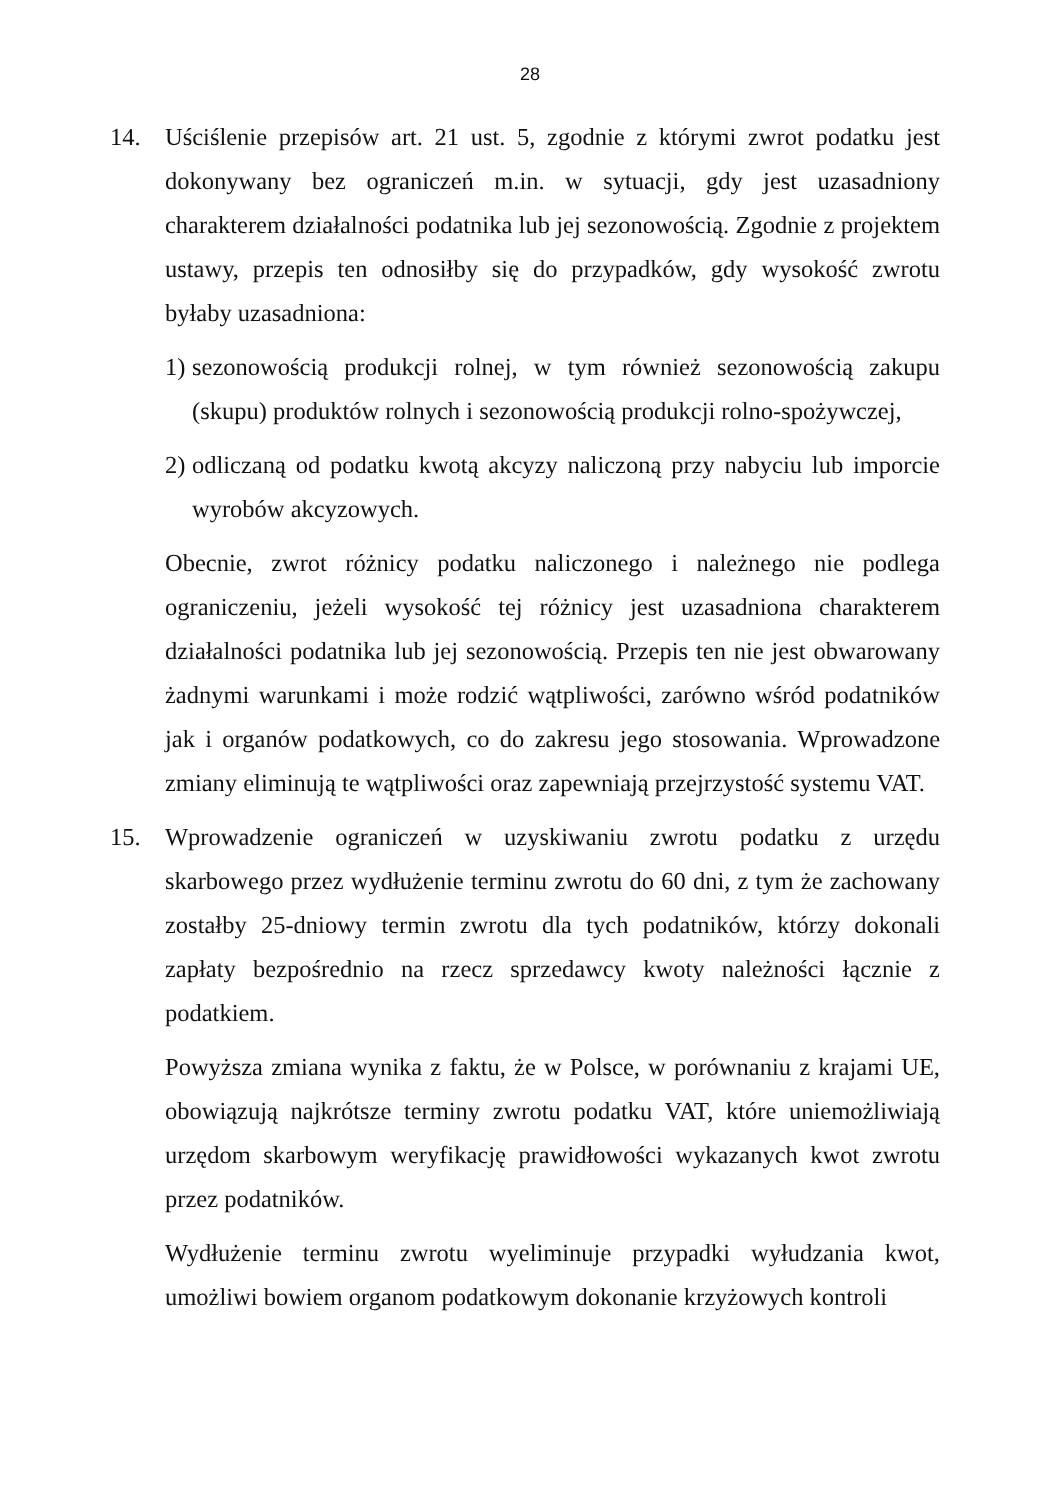28
14. Uściślenie przepisów art. 21 ust. 5, zgodnie z którymi zwrot podatku jest dokonywany bez ograniczeń m.in. w sytuacji, gdy jest uzasadniony charakterem działalności podatnika lub jej sezonowością. Zgodnie z projektem ustawy, przepis ten odnosiłby się do przypadków, gdy wysokość zwrotu byłaby uzasadniona:
1)
sezonowością produkcji rolnej, w tym również sezonowością zakupu (skupu) produktów rolnych i sezonowością produkcji rolno-spożywczej,
2)
odliczaną od podatku kwotą akcyzy naliczoną przy nabyciu lub imporcie wyrobów akcyzowych.
Obecnie, zwrot różnicy podatku naliczonego i należnego nie podlega ograniczeniu, jeżeli wysokość tej różnicy jest uzasadniona charakterem działalności podatnika lub jej sezonowością. Przepis ten nie jest obwarowany żadnymi warunkami i może rodzić wątpliwości, zarówno wśród podatników jak i organów podatkowych, co do zakresu jego stosowania. Wprowadzone zmiany eliminują te wątpliwości oraz zapewniają przejrzystość systemu VAT.
15. Wprowadzenie ograniczeń w uzyskiwaniu zwrotu podatku z urzędu skarbowego przez wydłużenie terminu zwrotu do 60 dni, z tym że zachowany zostałby 25-dniowy termin zwrotu dla tych podatników, którzy dokonali zapłaty bezpośrednio na rzecz sprzedawcy kwoty należności łącznie z podatkiem.
Powyższa zmiana wynika z faktu, że w Polsce, w porównaniu z krajami UE, obowiązują najkrótsze terminy zwrotu podatku VAT, które uniemożliwiają urzędom skarbowym weryfikację prawidłowości wykazanych kwot zwrotu przez podatników.
Wydłużenie terminu zwrotu wyeliminuje przypadki wyłudzania kwot, umożliwi bowiem organom podatkowym dokonanie krzyżowych kontroli